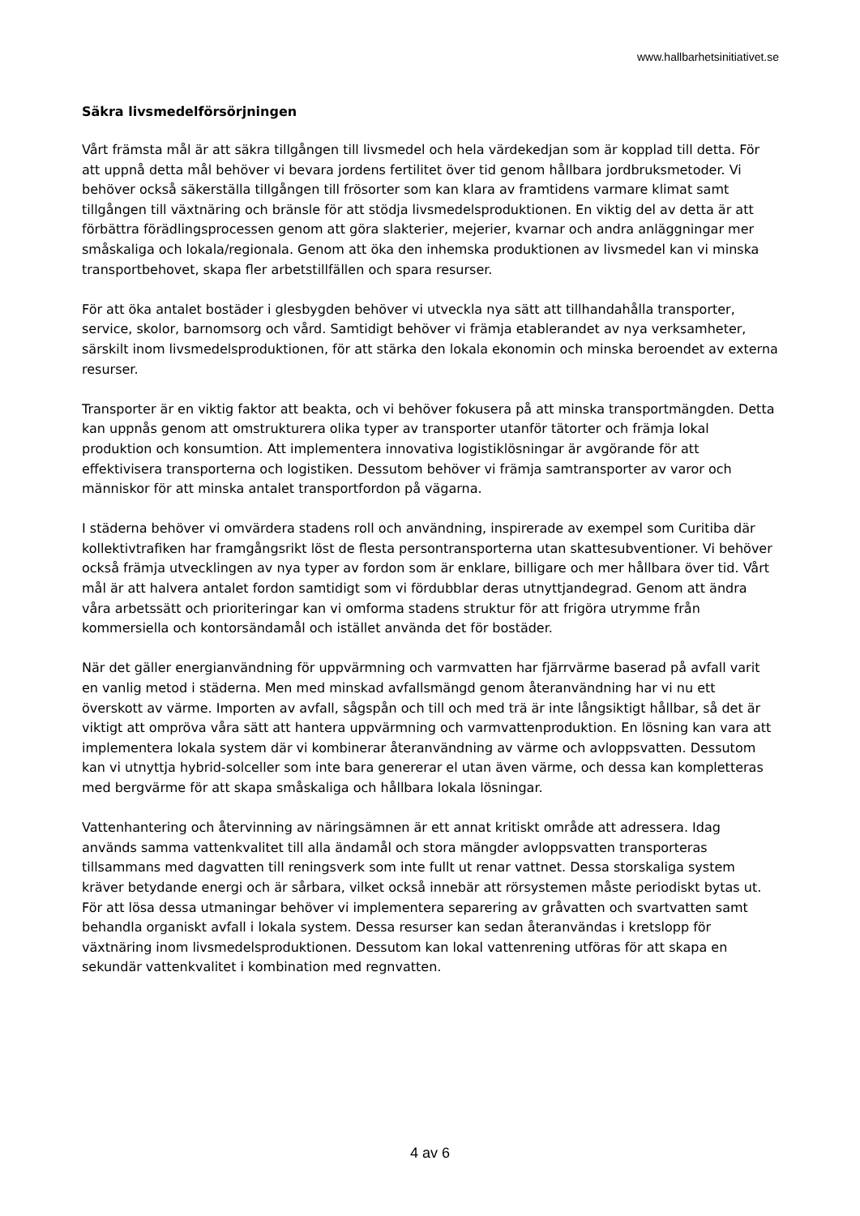www.hallbarhetsinitiativet.se
Säkra livsmedelförsörjningen
Vårt främsta mål är att säkra tillgången till livsmedel och hela värdekedjan som är kopplad till detta. För att uppnå detta mål behöver vi bevara jordens fertilitet över tid genom hållbara jordbruksmetoder. Vi behöver också säkerställa tillgången till frösorter som kan klara av framtidens varmare klimat samt tillgången till växtnäring och bränsle för att stödja livsmedelsproduktionen. En viktig del av detta är att förbättra förädlingsprocessen genom att göra slakterier, mejerier, kvarnar och andra anläggningar mer småskaliga och lokala/regionala. Genom att öka den inhemska produktionen av livsmedel kan vi minska transportbehovet, skapa fler arbetstillfällen och spara resurser.
För att öka antalet bostäder i glesbygden behöver vi utveckla nya sätt att tillhandahålla transporter, service, skolor, barnomsorg och vård. Samtidigt behöver vi främja etablerandet av nya verksamheter, särskilt inom livsmedelsproduktionen, för att stärka den lokala ekonomin och minska beroendet av externa resurser.
Transporter är en viktig faktor att beakta, och vi behöver fokusera på att minska transportmängden. Detta kan uppnås genom att omstrukturera olika typer av transporter utanför tätorter och främja lokal produktion och konsumtion. Att implementera innovativa logistiklösningar är avgörande för att effektivisera transporterna och logistiken. Dessutom behöver vi främja samtransporter av varor och människor för att minska antalet transportfordon på vägarna.
I städerna behöver vi omvärdera stadens roll och användning, inspirerade av exempel som Curitiba där kollektivtrafiken har framgångsrikt löst de flesta persontransporterna utan skattesubventioner. Vi behöver också främja utvecklingen av nya typer av fordon som är enklare, billigare och mer hållbara över tid. Vårt mål är att halvera antalet fordon samtidigt som vi fördubblar deras utnyttjandegrad. Genom att ändra våra arbetssätt och prioriteringar kan vi omforma stadens struktur för att frigöra utrymme från kommersiella och kontorsändamål och istället använda det för bostäder.
När det gäller energianvändning för uppvärmning och varmvatten har fjärrvärme baserad på avfall varit en vanlig metod i städerna. Men med minskad avfallsmängd genom återanvändning har vi nu ett överskott av värme. Importen av avfall, sågspån och till och med trä är inte långsiktigt hållbar, så det är viktigt att ompröva våra sätt att hantera uppvärmning och varmvattenproduktion. En lösning kan vara att implementera lokala system där vi kombinerar återanvändning av värme och avloppsvatten. Dessutom kan vi utnyttja hybrid-solceller som inte bara genererar el utan även värme, och dessa kan kompletteras med bergvärme för att skapa småskaliga och hållbara lokala lösningar.
Vattenhantering och återvinning av näringsämnen är ett annat kritiskt område att adressera. Idag används samma vattenkvalitet till alla ändamål och stora mängder avloppsvatten transporteras tillsammans med dagvatten till reningsverk som inte fullt ut renar vattnet. Dessa storskaliga system kräver betydande energi och är sårbara, vilket också innebär att rörsystemen måste periodiskt bytas ut. För att lösa dessa utmaningar behöver vi implementera separering av gråvatten och svartvatten samt behandla organiskt avfall i lokala system. Dessa resurser kan sedan återanvändas i kretslopp för växtnäring inom livsmedelsproduktionen. Dessutom kan lokal vattenrening utföras för att skapa en sekundär vattenkvalitet i kombination med regnvatten.
4 av 6